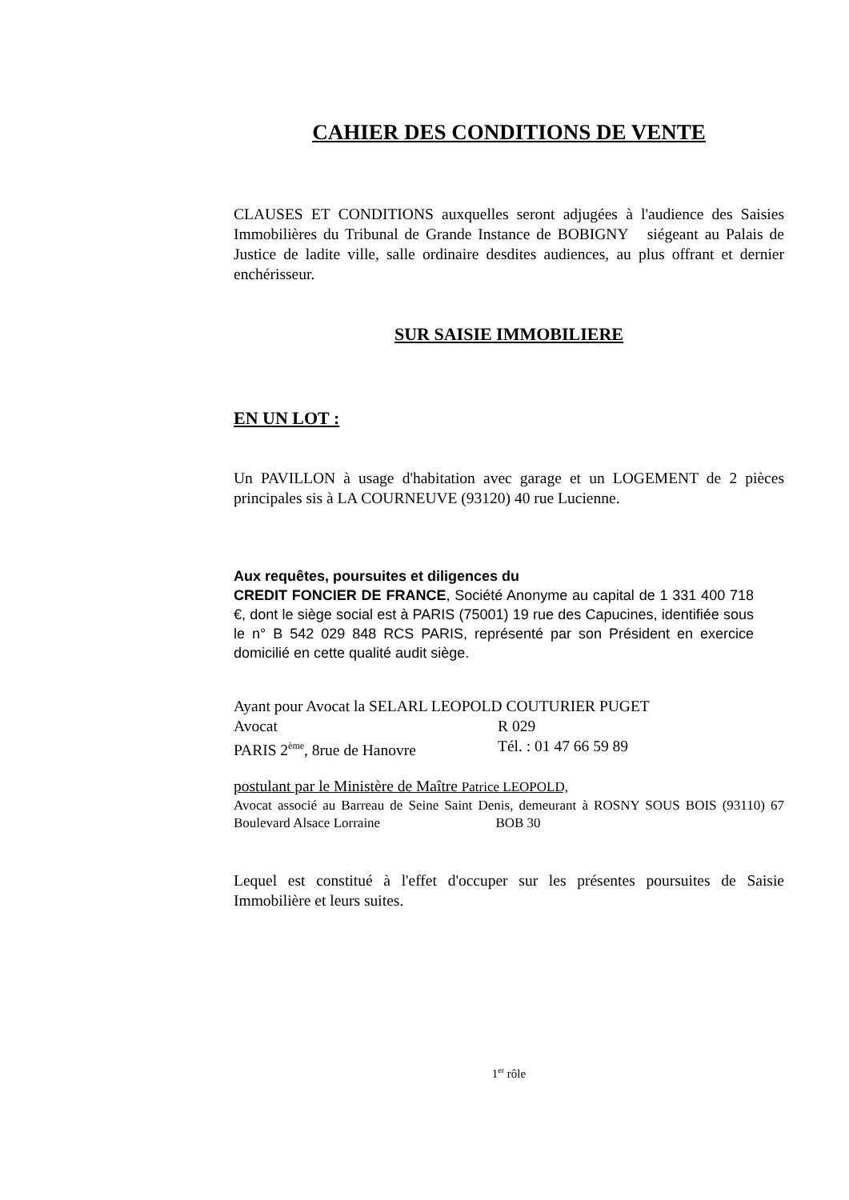CAHIER DES CONDITIONS DE VENTE
CLAUSES ET CONDITIONS auxquelles seront adjugées à l'audience des Saisies Immobilières du Tribunal de Grande Instance de BOBIGNY siégeant au Palais de Justice de ladite ville, salle ordinaire desdites audiences, au plus offrant et dernier enchérisseur.
SUR SAISIE IMMOBILIERE
EN UN LOT :
Un PAVILLON à usage d'habitation avec garage et un LOGEMENT de 2 pièces principales sis à LA COURNEUVE (93120) 40 rue Lucienne.
Aux requêtes, poursuites et diligences du
CREDIT FONCIER DE FRANCE, Société Anonyme au capital de 1 331 400 718 €, dont le siège social est à PARIS (75001) 19 rue des Capucines, identifiée sous le n° B 542 029 848 RCS PARIS, représenté par son Président en exercice domicilié en cette qualité audit siège.
Ayant pour Avocat la SELARL LEOPOLD COUTURIER PUGET
Avocat R 029
PARIS 2<sup>ème</sup>, 8rue de Hanovre Tél. : 01 47 66 59 89
postulant par le Ministère de Maître Patrice LEOPOLD,
Avocat associé au Barreau de Seine Saint Denis, demeurant à ROSNY SOUS BOIS (93110) 67 Boulevard Alsace Lorraine BOB 30
Lequel est constitué à l'effet d'occuper sur les présentes poursuites de Saisie Immobilière et leurs suites.
1<sup>er</sup> rôle